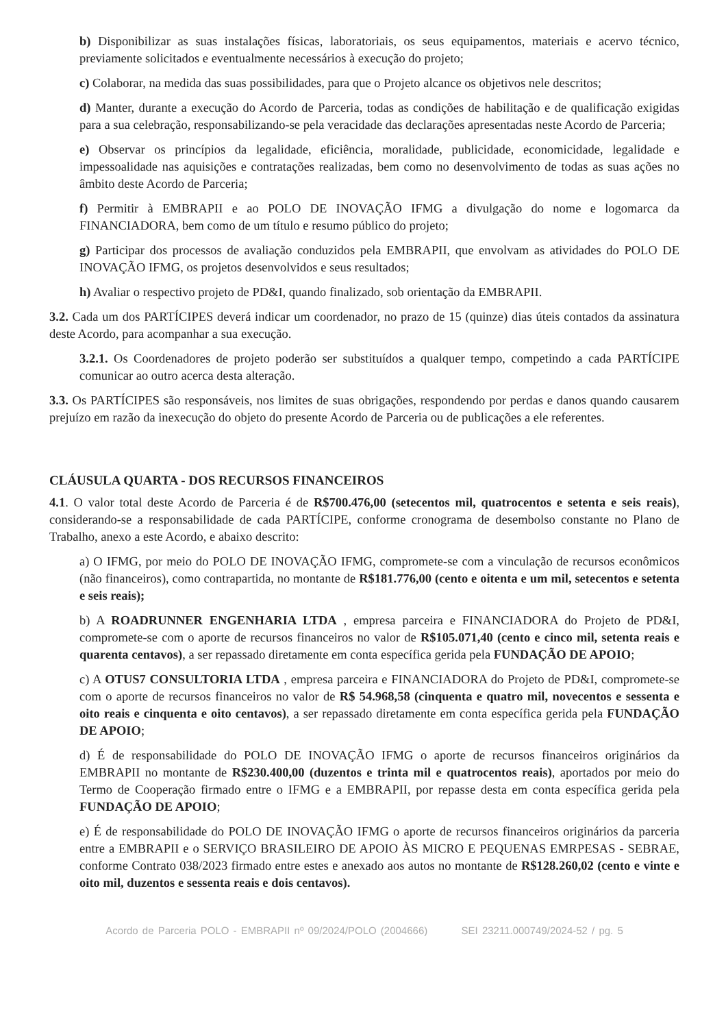b) Disponibilizar as suas instalações físicas, laboratoriais, os seus equipamentos, materiais e acervo técnico, previamente solicitados e eventualmente necessários à execução do projeto;
c) Colaborar, na medida das suas possibilidades, para que o Projeto alcance os objetivos nele descritos;
d) Manter, durante a execução do Acordo de Parceria, todas as condições de habilitação e de qualificação exigidas para a sua celebração, responsabilizando-se pela veracidade das declarações apresentadas neste Acordo de Parceria;
e) Observar os princípios da legalidade, eficiência, moralidade, publicidade, economicidade, legalidade e impessoalidade nas aquisições e contratações realizadas, bem como no desenvolvimento de todas as suas ações no âmbito deste Acordo de Parceria;
f) Permitir à EMBRAPII e ao POLO DE INOVAÇÃO IFMG a divulgação do nome e logomarca da FINANCIADORA, bem como de um título e resumo público do projeto;
g) Participar dos processos de avaliação conduzidos pela EMBRAPII, que envolvam as atividades do POLO DE INOVAÇÃO IFMG, os projetos desenvolvidos e seus resultados;
h) Avaliar o respectivo projeto de PD&I, quando finalizado, sob orientação da EMBRAPII.
3.2. Cada um dos PARTÍCIPES deverá indicar um coordenador, no prazo de 15 (quinze) dias úteis contados da assinatura deste Acordo, para acompanhar a sua execução.
3.2.1. Os Coordenadores de projeto poderão ser substituídos a qualquer tempo, competindo a cada PARTÍCIPE comunicar ao outro acerca desta alteração.
3.3. Os PARTÍCIPES são responsáveis, nos limites de suas obrigações, respondendo por perdas e danos quando causarem prejuízo em razão da inexecução do objeto do presente Acordo de Parceria ou de publicações a ele referentes.
CLÁUSULA QUARTA - DOS RECURSOS FINANCEIROS
4.1. O valor total deste Acordo de Parceria é de R$700.476,00 (setecentos mil, quatrocentos e setenta e seis reais), considerando-se a responsabilidade de cada PARTÍCIPE, conforme cronograma de desembolso constante no Plano de Trabalho, anexo a este Acordo, e abaixo descrito:
a) O IFMG, por meio do POLO DE INOVAÇÃO IFMG, compromete-se com a vinculação de recursos econômicos (não financeiros), como contrapartida, no montante de R$181.776,00 (cento e oitenta e um mil, setecentos e setenta e seis reais);
b) A ROADRUNNER ENGENHARIA LTDA , empresa parceira e FINANCIADORA do Projeto de PD&I, compromete-se com o aporte de recursos financeiros no valor de R$105.071,40 (cento e cinco mil, setenta reais e quarenta centavos), a ser repassado diretamente em conta específica gerida pela FUNDAÇÃO DE APOIO;
c) A OTUS7 CONSULTORIA LTDA , empresa parceira e FINANCIADORA do Projeto de PD&I, compromete-se com o aporte de recursos financeiros no valor de R$ 54.968,58 (cinquenta e quatro mil, novecentos e sessenta e oito reais e cinquenta e oito centavos), a ser repassado diretamente em conta específica gerida pela FUNDAÇÃO DE APOIO;
d) É de responsabilidade do POLO DE INOVAÇÃO IFMG o aporte de recursos financeiros originários da EMBRAPII no montante de R$230.400,00 (duzentos e trinta mil e quatrocentos reais), aportados por meio do Termo de Cooperação firmado entre o IFMG e a EMBRAPII, por repasse desta em conta específica gerida pela FUNDAÇÃO DE APOIO;
e) É de responsabilidade do POLO DE INOVAÇÃO IFMG o aporte de recursos financeiros originários da parceria entre a EMBRAPII e o SERVIÇO BRASILEIRO DE APOIO ÀS MICRO E PEQUENAS EMRPESAS - SEBRAE, conforme Contrato 038/2023 firmado entre estes e anexado aos autos no montante de R$128.260,02 (cento e vinte e oito mil, duzentos e sessenta reais e dois centavos).
Acordo de Parceria POLO - EMBRAPII nº 09/2024/POLO (2004666) SEI 23211.000749/2024-52 / pg. 5